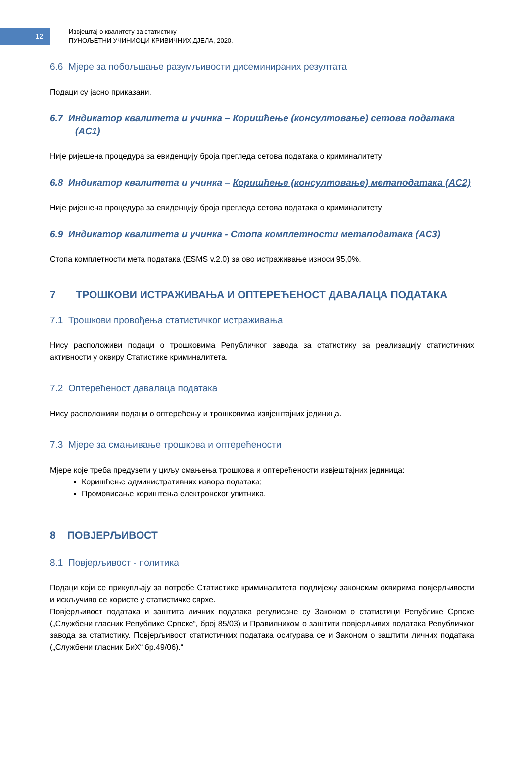12
Извјештај о квалитету за статистику
ПУНОЉЕТНИ УЧИНИОЦИ КРИВИЧНИХ ДЈЕЛА, 2020.
6.6 Мјере за побољшање разумљивости дисеминираних резултата
Подаци су јасно приказани.
6.7 Индикатор квалитета и учинка – Коришћење (консултовање) сетова података (AC1)
Није ријешена процедура за евиденцију броја прегледа сетова података о криминалитету.
6.8 Индикатор квалитета и учинка – Коришћење (консултовање) метаподатака (AC2)
Није ријешена процедура за евиденцију броја прегледа сетова података о криминалитету.
6.9 Индикатор квалитета и учинка - Стопа комплетности метаподатака (AC3)
Стопа комплетности мета података (ESMS v.2.0) за ово истраживање износи 95,0%.
7 ТРОШКОВИ ИСТРАЖИВАЊА И ОПТЕРЕЋЕНОСТ ДАВАЛАЦА ПОДАТАКА
7.1 Трошкови провођења статистичког истраживања
Нису расположиви подаци о трошковима Републичког завода за статистику за реализацију статистичких активности у оквиру Статистике криминалитета.
7.2 Оптерећеност давалаца података
Нису расположиви подаци о оптерећењу и трошковима извјештајних јединица.
7.3 Мјере за смањивање трошкова и оптерећености
Мјере које треба предузети у циљу смањења трошкова и оптерећености извјештајних јединица:
Коришћење административних извора података;
Промовисање кориштења електронског упитника.
8 ПОВЈЕРЉИВОСТ
8.1 Повјерљивост - политика
Подаци који се прикупљају за потребе Статистике криминалитета подлијежу законским оквирима повјерљивости и искључиво се користе у статистичке сврхе.
Повјерљивост података и заштита личних података регулисане су Законом о статистици Републике Српске („Службени гласник Републике Српске“, број 85/03) и Правилником о заштити повјерљивих података Републичког завода за статистику. Повјерљивост статистичких података осигурава се и Законом о заштити личних података („Службени гласник БиХ“ бр.49/06).“